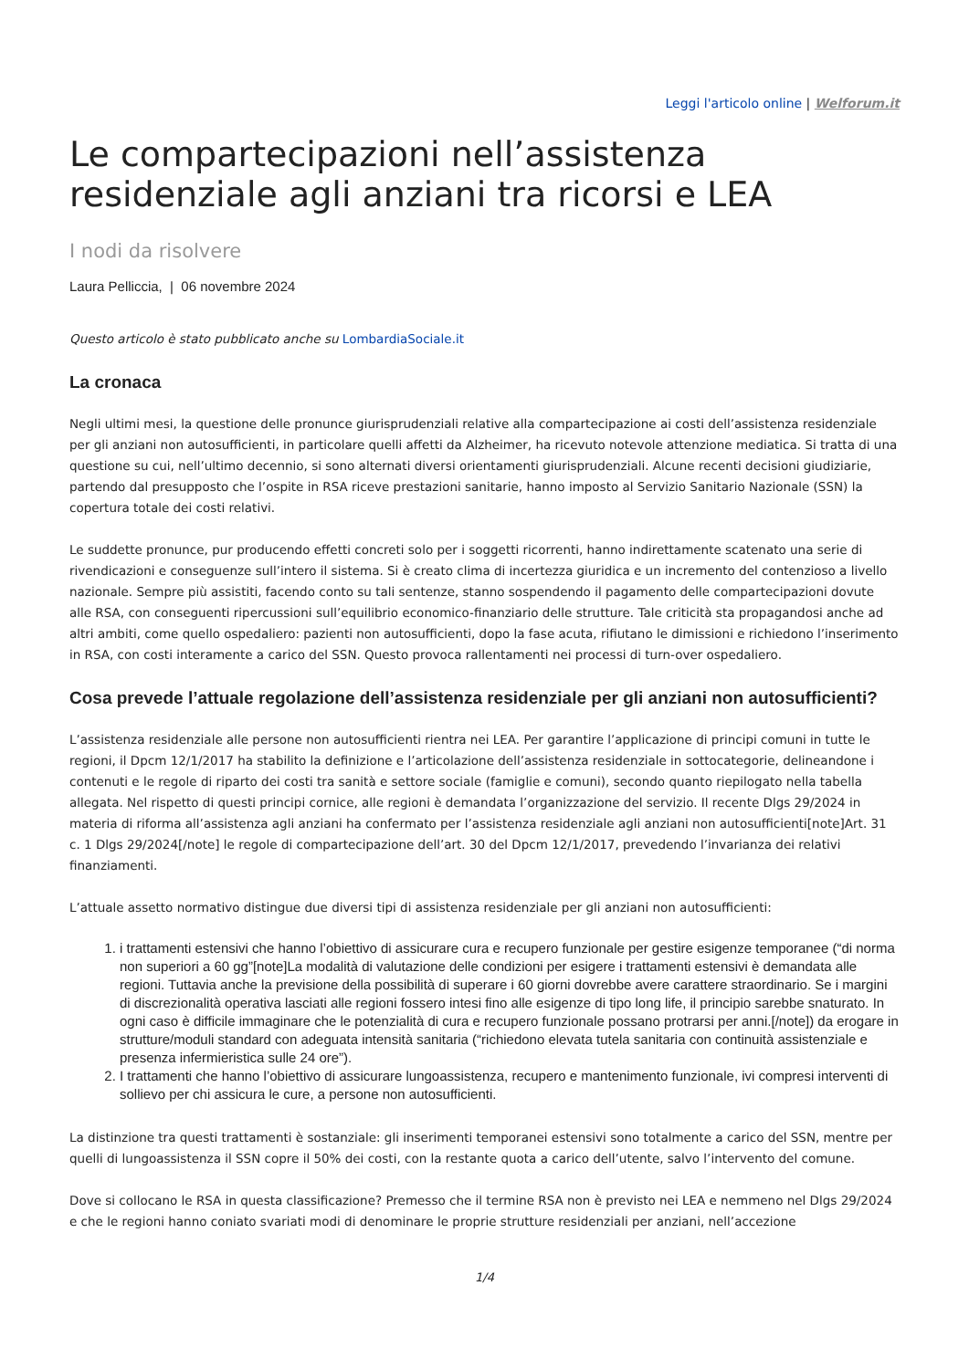Leggi l'articolo online | Welforum.it
Le compartecipazioni nell’assistenza residenziale agli anziani tra ricorsi e LEA
I nodi da risolvere
Laura Pelliccia, | 06 novembre 2024
Questo articolo è stato pubblicato anche su LombardiaSociale.it
La cronaca
Negli ultimi mesi, la questione delle pronunce giurisprudenziali relative alla compartecipazione ai costi dell’assistenza residenziale per gli anziani non autosufficienti, in particolare quelli affetti da Alzheimer, ha ricevuto notevole attenzione mediatica. Si tratta di una questione su cui, nell’ultimo decennio, si sono alternati diversi orientamenti giurisprudenziali. Alcune recenti decisioni giudiziarie, partendo dal presupposto che l’ospite in RSA riceve prestazioni sanitarie, hanno imposto al Servizio Sanitario Nazionale (SSN) la copertura totale dei costi relativi.
Le suddette pronunce, pur producendo effetti concreti solo per i soggetti ricorrenti, hanno indirettamente scatenato una serie di rivendicazioni e conseguenze sull’intero il sistema. Si è creato clima di incertezza giuridica e un incremento del contenzioso a livello nazionale. Sempre più assistiti, facendo conto su tali sentenze, stanno sospendendo il pagamento delle compartecipazioni dovute alle RSA, con conseguenti ripercussioni sull’equilibrio economico-finanziario delle strutture. Tale criticità sta propagandosi anche ad altri ambiti, come quello ospedaliero: pazienti non autosufficienti, dopo la fase acuta, rifiutano le dimissioni e richiedono l’inserimento in RSA, con costi interamente a carico del SSN. Questo provoca rallentamenti nei processi di turn-over ospedaliero.
Cosa prevede l’attuale regolazione dell’assistenza residenziale per gli anziani non autosufficienti?
L’assistenza residenziale alle persone non autosufficienti rientra nei LEA. Per garantire l’applicazione di principi comuni in tutte le regioni, il Dpcm 12/1/2017 ha stabilito la definizione e l’articolazione dell’assistenza residenziale in sottocategorie, delineandone i contenuti e le regole di riparto dei costi tra sanità e settore sociale (famiglie e comuni), secondo quanto riepilogato nella tabella allegata. Nel rispetto di questi principi cornice, alle regioni è demandata l’organizzazione del servizio. Il recente Dlgs 29/2024 in materia di riforma all’assistenza agli anziani ha confermato per l’assistenza residenziale agli anziani non autosufficienti[note]Art. 31 c. 1 Dlgs 29/2024[/note] le regole di compartecipazione dell’art. 30 del Dpcm 12/1/2017, prevedendo l’invarianza dei relativi finanziamenti.
L’attuale assetto normativo distingue due diversi tipi di assistenza residenziale per gli anziani non autosufficienti:
1. i trattamenti estensivi che hanno l’obiettivo di assicurare cura e recupero funzionale per gestire esigenze temporanee (“di norma non superiori a 60 gg”[note]La modalità di valutazione delle condizioni per esigere i trattamenti estensivi è demandata alle regioni. Tuttavia anche la previsione della possibilità di superare i 60 giorni dovrebbe avere carattere straordinario. Se i margini di discrezionalità operativa lasciati alle regioni fossero intesi fino alle esigenze di tipo long life, il principio sarebbe snaturato. In ogni caso è difficile immaginare che le potenzialità di cura e recupero funzionale possano protrarsi per anni.[/note]) da erogare in strutture/moduli standard con adeguata intensità sanitaria (“richiedono elevata tutela sanitaria con continuità assistenziale e presenza infermieristica sulle 24 ore”).
2. I trattamenti che hanno l’obiettivo di assicurare lungoassistenza, recupero e mantenimento funzionale, ivi compresi interventi di sollievo per chi assicura le cure, a persone non autosufficienti.
La distinzione tra questi trattamenti è sostanziale: gli inserimenti temporanei estensivi sono totalmente a carico del SSN, mentre per quelli di lungoassistenza il SSN copre il 50% dei costi, con la restante quota a carico dell’utente, salvo l’intervento del comune.
Dove si collocano le RSA in questa classificazione? Premesso che il termine RSA non è previsto nei LEA e nemmeno nel Dlgs 29/2024 e che le regioni hanno coniato svariati modi di denominare le proprie strutture residenziali per anziani, nell’accezione
1/4